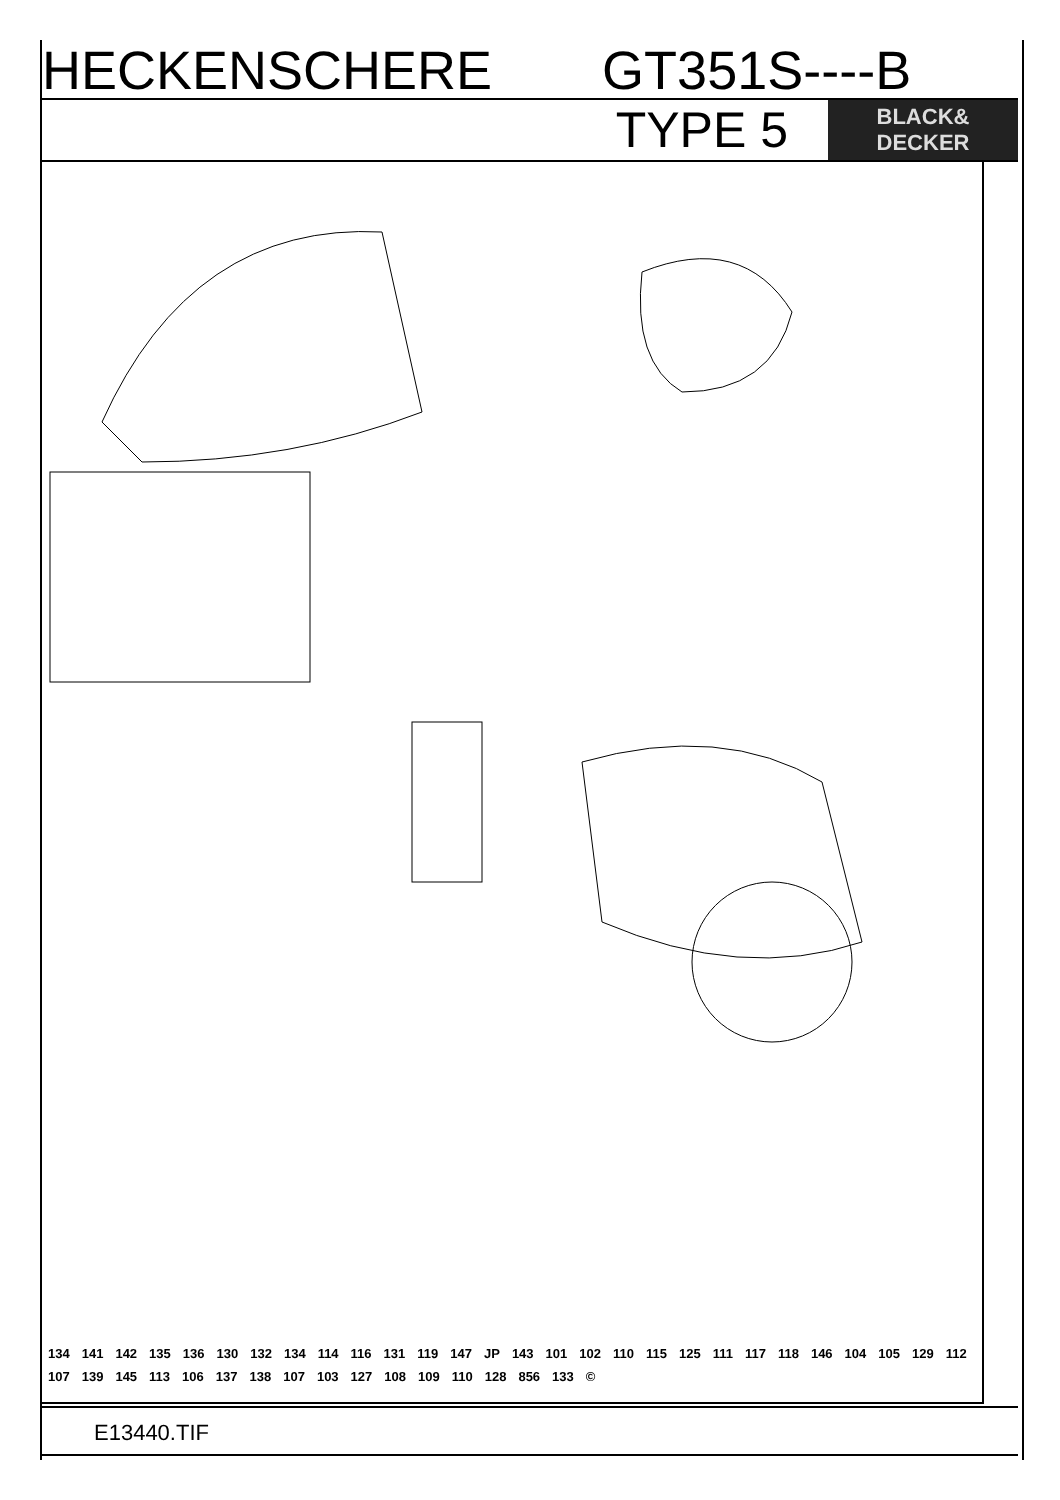HECKENSCHERE GT351S----B
TYPE 5
BLACK&
DECKER
134 141 142 135 136 130 132 134 114 116 131 119 147 JP 143 101 102 110 115 125 111 117 118 146 104 105 129 112 107 139 145 113 106 137 138 107 103 127 108 109 110 128 856 133 ©
E13440.TIF